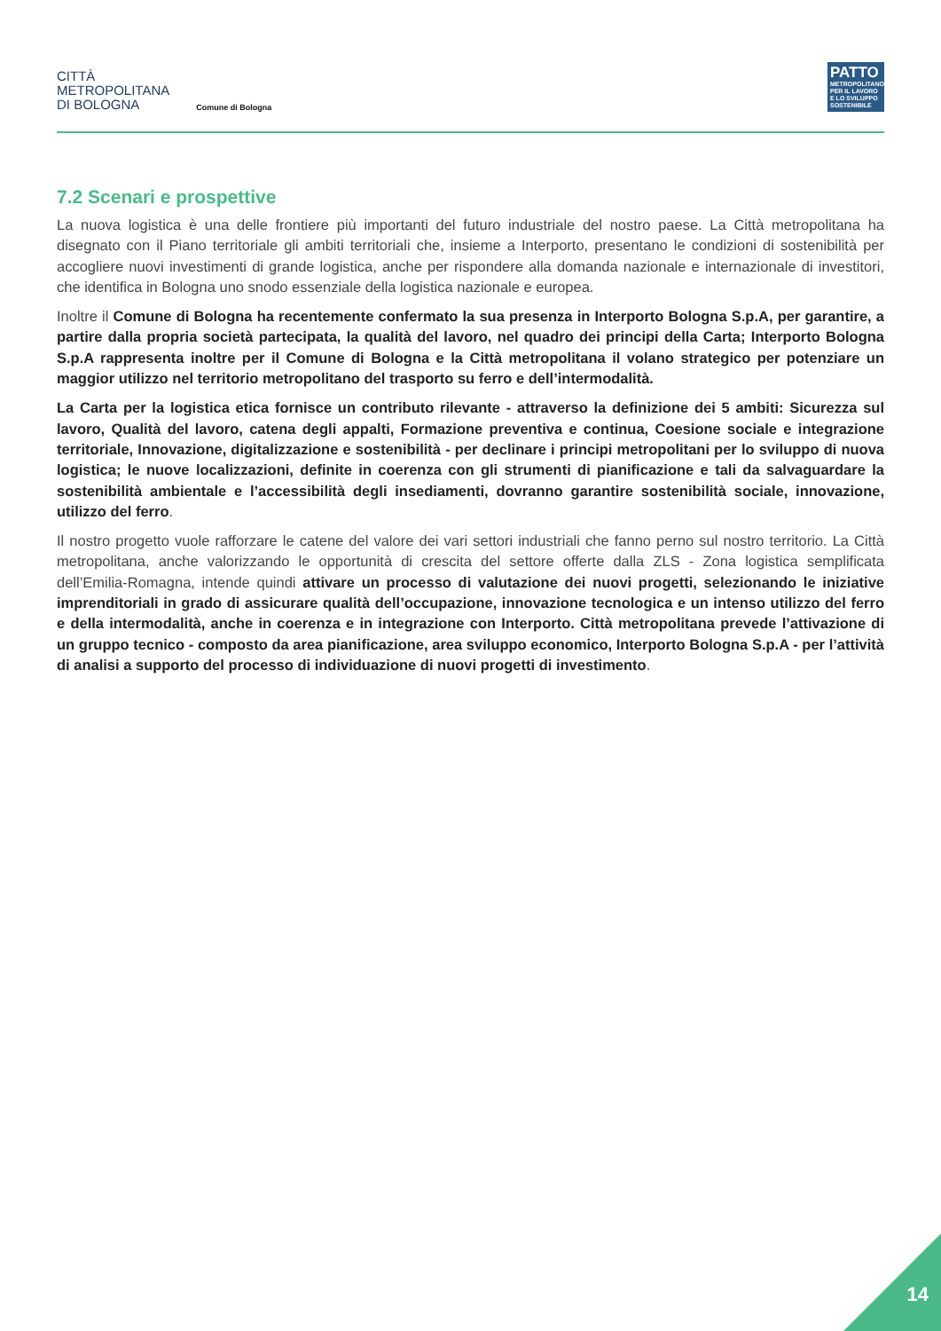CITTÀ
METROPOLITANA
DI BOLOGNA
Comune di Bologna
PATTO
METROPOLITANO PER IL LAVORO E LO SVILUPPO SOSTENIBILE
7.2 Scenari e prospettive
La nuova logistica è una delle frontiere più importanti del futuro industriale del nostro paese. La Città metropolitana ha disegnato con il Piano territoriale gli ambiti territoriali che, insieme a Interporto, presentano le condizioni di sostenibilità per accogliere nuovi investimenti di grande logistica, anche per rispondere alla domanda nazionale e internazionale di investitori, che identifica in Bologna uno snodo essenziale della logistica nazionale e europea.
Inoltre il Comune di Bologna ha recentemente confermato la sua presenza in Interporto Bologna S.p.A, per garantire, a partire dalla propria società partecipata, la qualità del lavoro, nel quadro dei principi della Carta; Interporto Bologna S.p.A rappresenta inoltre per il Comune di Bologna e la Città metropolitana il volano strategico per potenziare un maggior utilizzo nel territorio metropolitano del trasporto su ferro e dell’intermodalità.
La Carta per la logistica etica fornisce un contributo rilevante - attraverso la definizione dei 5 ambiti: Sicurezza sul lavoro, Qualità del lavoro, catena degli appalti, Formazione preventiva e continua, Coesione sociale e integrazione territoriale, Innovazione, digitalizzazione e sostenibilità - per declinare i principi metropolitani per lo sviluppo di nuova logistica; le nuove localizzazioni, definite in coerenza con gli strumenti di pianificazione e tali da salvaguardare la sostenibilità ambientale e l’accessibilità degli insediamenti, dovranno garantire sostenibilità sociale, innovazione, utilizzo del ferro.
Il nostro progetto vuole rafforzare le catene del valore dei vari settori industriali che fanno perno sul nostro territorio. La Città metropolitana, anche valorizzando le opportunità di crescita del settore offerte dalla ZLS - Zona logistica semplificata dell’Emilia-Romagna, intende quindi attivare un processo di valutazione dei nuovi progetti, selezionando le iniziative imprenditoriali in grado di assicurare qualità dell’occupazione, innovazione tecnologica e un intenso utilizzo del ferro e della intermodalità, anche in coerenza e in integrazione con Interporto. Città metropolitana prevede l’attivazione di un gruppo tecnico - composto da area pianificazione, area sviluppo economico, Interporto Bologna S.p.A - per l’attività di analisi a supporto del processo di individuazione di nuovi progetti di investimento.
14